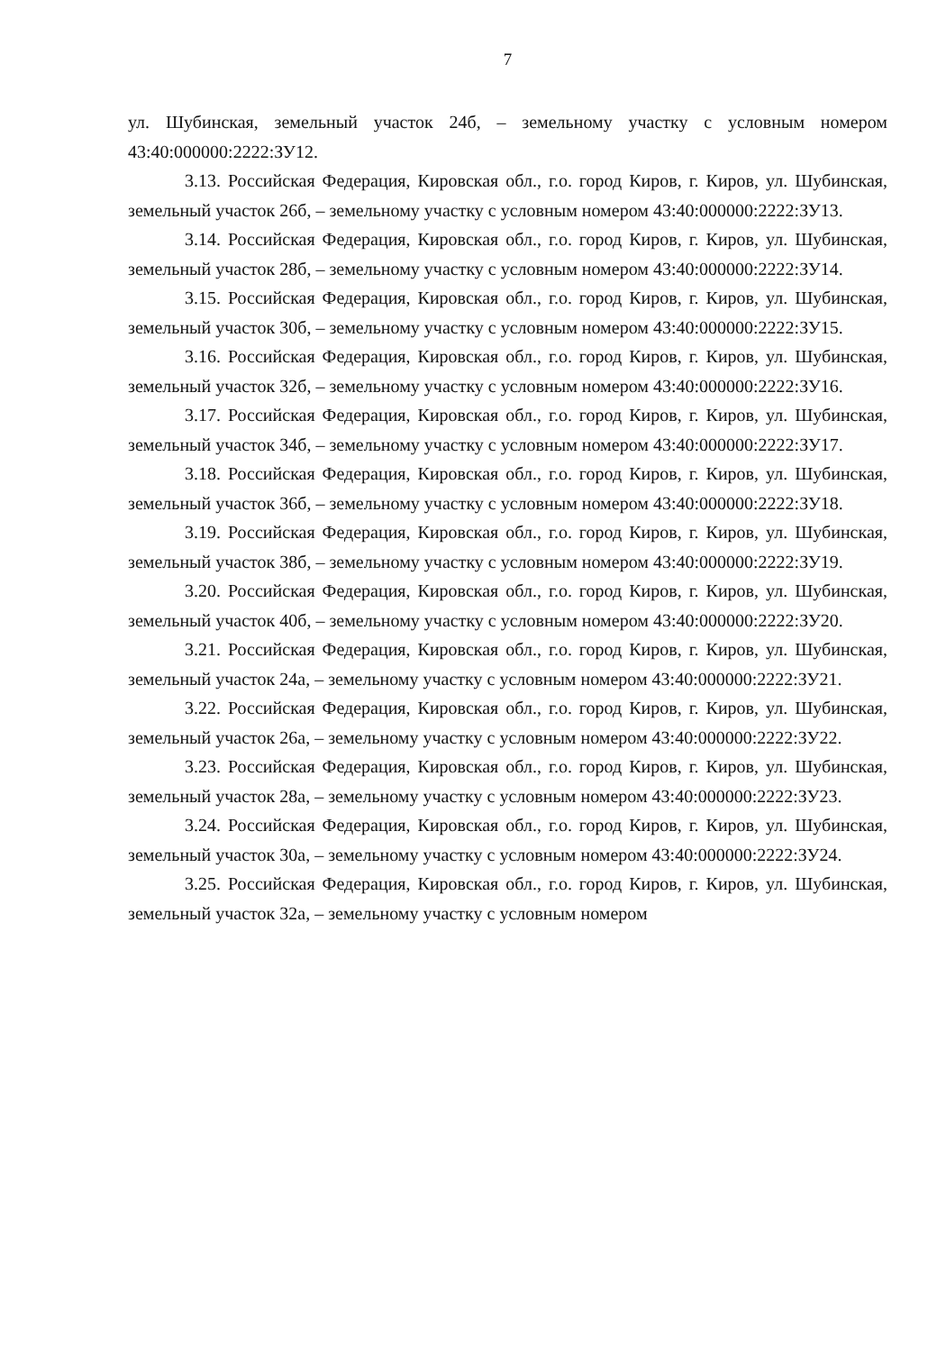7
ул. Шубинская, земельный участок 24б, – земельному участку с условным номером 43:40:000000:2222:ЗУ12.
3.13. Российская Федерация, Кировская обл., г.о. город Киров, г. Киров, ул. Шубинская, земельный участок 26б, – земельному участку с условным номером 43:40:000000:2222:ЗУ13.
3.14. Российская Федерация, Кировская обл., г.о. город Киров, г. Киров, ул. Шубинская, земельный участок 28б, – земельному участку с условным номером 43:40:000000:2222:ЗУ14.
3.15. Российская Федерация, Кировская обл., г.о. город Киров, г. Киров, ул. Шубинская, земельный участок 30б, – земельному участку с условным номером 43:40:000000:2222:ЗУ15.
3.16. Российская Федерация, Кировская обл., г.о. город Киров, г. Киров, ул. Шубинская, земельный участок 32б, – земельному участку с условным номером 43:40:000000:2222:ЗУ16.
3.17. Российская Федерация, Кировская обл., г.о. город Киров, г. Киров, ул. Шубинская, земельный участок 34б, – земельному участку с условным номером 43:40:000000:2222:ЗУ17.
3.18. Российская Федерация, Кировская обл., г.о. город Киров, г. Киров, ул. Шубинская, земельный участок 36б, – земельному участку с условным номером 43:40:000000:2222:ЗУ18.
3.19. Российская Федерация, Кировская обл., г.о. город Киров, г. Киров, ул. Шубинская, земельный участок 38б, – земельному участку с условным номером 43:40:000000:2222:ЗУ19.
3.20. Российская Федерация, Кировская обл., г.о. город Киров, г. Киров, ул. Шубинская, земельный участок 40б, – земельному участку с условным номером 43:40:000000:2222:ЗУ20.
3.21. Российская Федерация, Кировская обл., г.о. город Киров, г. Киров, ул. Шубинская, земельный участок 24а, – земельному участку с условным номером 43:40:000000:2222:ЗУ21.
3.22. Российская Федерация, Кировская обл., г.о. город Киров, г. Киров, ул. Шубинская, земельный участок 26а, – земельному участку с условным номером 43:40:000000:2222:ЗУ22.
3.23. Российская Федерация, Кировская обл., г.о. город Киров, г. Киров, ул. Шубинская, земельный участок 28а, – земельному участку с условным номером 43:40:000000:2222:ЗУ23.
3.24. Российская Федерация, Кировская обл., г.о. город Киров, г. Киров, ул. Шубинская, земельный участок 30а, – земельному участку с условным номером 43:40:000000:2222:ЗУ24.
3.25. Российская Федерация, Кировская обл., г.о. город Киров, г. Киров, ул. Шубинская, земельный участок 32а, – земельному участку с условным номером